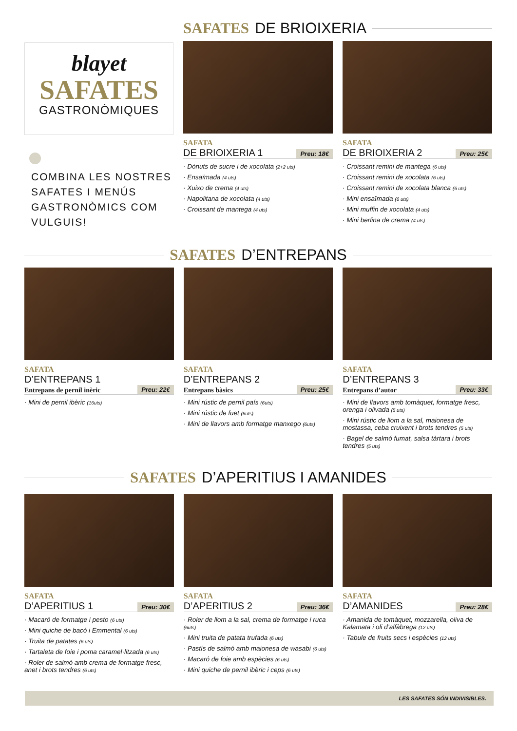blayet
SAFATES
GASTRONÒMIQUES
COMBINA LES NOSTRES SAFATES I MENÚS GASTRONÒMICS COM VULGUIS!
SAFATES DE BRIOIXERIA
SAFATA
DE BRIOIXERIA 1 Preu: 18€
· Dònuts de sucre i de xocolata (2+2 uts)
· Ensaïmada (4 uts)
· Xuixo de crema (4 uts)
· Napolitana de xocolata (4 uts)
· Croissant de mantega (4 uts)
SAFATA
DE BRIOIXERIA 2 Preu: 25€
· Croissant remini de mantega (6 uts)
· Croissant remini de xocolata (6 uts)
· Croissant remini de xocolata blanca (6 uts)
· Mini ensaïmada (6 uts)
· Mini muffin de xocolata (4 uts)
· Mini berlina de crema (4 uts)
SAFATES D’ENTREPANS
SAFATA
D’ENTREPANS 1
Entrepans de pernil inèric Preu: 22€
· Mini de pernil ibèric (16uts)
SAFATA
D’ENTREPANS 2
Entrepans bàsics Preu: 25€
· Mini rústic de pernil país (6uts)
· Mini rústic de fuet (6uts)
· Mini de llavors amb formatge manxego (6uts)
SAFATA
D’ENTREPANS 3
Entrepans d’autor Preu: 33€
· Mini de llavors amb tomàquet, formatge fresc, orenga i olivada (5 uts)
· Mini rústic de llom a la sal, maionesa de mostassa, ceba cruixent i brots tendres (5 uts)
· Bagel de salmó fumat, salsa tàrtara i brots tendres (5 uts)
SAFATES D’APERITIUS I AMANIDES
SAFATA
D’APERITIUS 1 Preu: 30€
· Macaró de formatge i pesto (6 uts)
· Mini quiche de bacó i Emmental (6 uts)
· Truita de patates (6 uts)
· Tartaleta de foie i poma caramel·litzada (6 uts)
· Roler de salmó amb crema de formatge fresc, anet i brots tendres (6 uts)
SAFATA
D’APERITIUS 2 Preu: 36€
· Roler de llom a la sal, crema de formatge i ruca (6uts)
· Mini truita de patata trufada (6 uts)
· Pastís de salmó amb maionesa de wasabi (6 uts)
· Macaró de foie amb espècies (6 uts)
· Mini quiche de pernil ibèric i ceps (6 uts)
SAFATA
D’AMANIDES Preu: 28€
· Amanida de tomàquet, mozzarella, oliva de Kalamata i oli d’alfàbrega (12 uts)
· Tabule de fruits secs i espècies (12 uts)
LES SAFATES SÓN INDIVISIBLES.